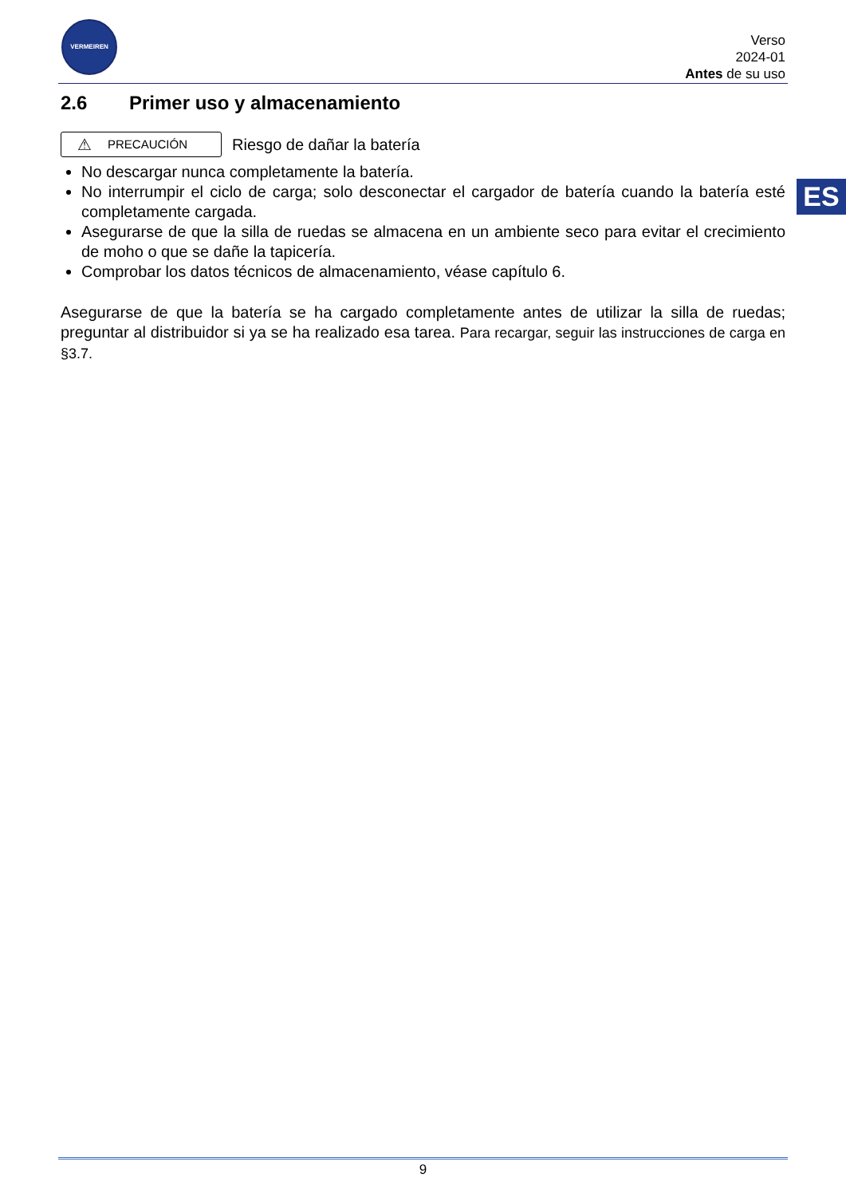VERMEIREN
Verso
2024-01
Antes de su uso
ES
2.6 Primer uso y almacenamiento
⚠ PRECAUCIÓN
Riesgo de dañar la batería
No descargar nunca completamente la batería.
No interrumpir el ciclo de carga; solo desconectar el cargador de batería cuando la batería esté completamente cargada.
Asegurarse de que la silla de ruedas se almacena en un ambiente seco para evitar el crecimiento de moho o que se dañe la tapicería.
Comprobar los datos técnicos de almacenamiento, véase capítulo 6.
Asegurarse de que la batería se ha cargado completamente antes de utilizar la silla de ruedas; preguntar al distribuidor si ya se ha realizado esa tarea. Para recargar, seguir las instrucciones de carga en §3.7.
9